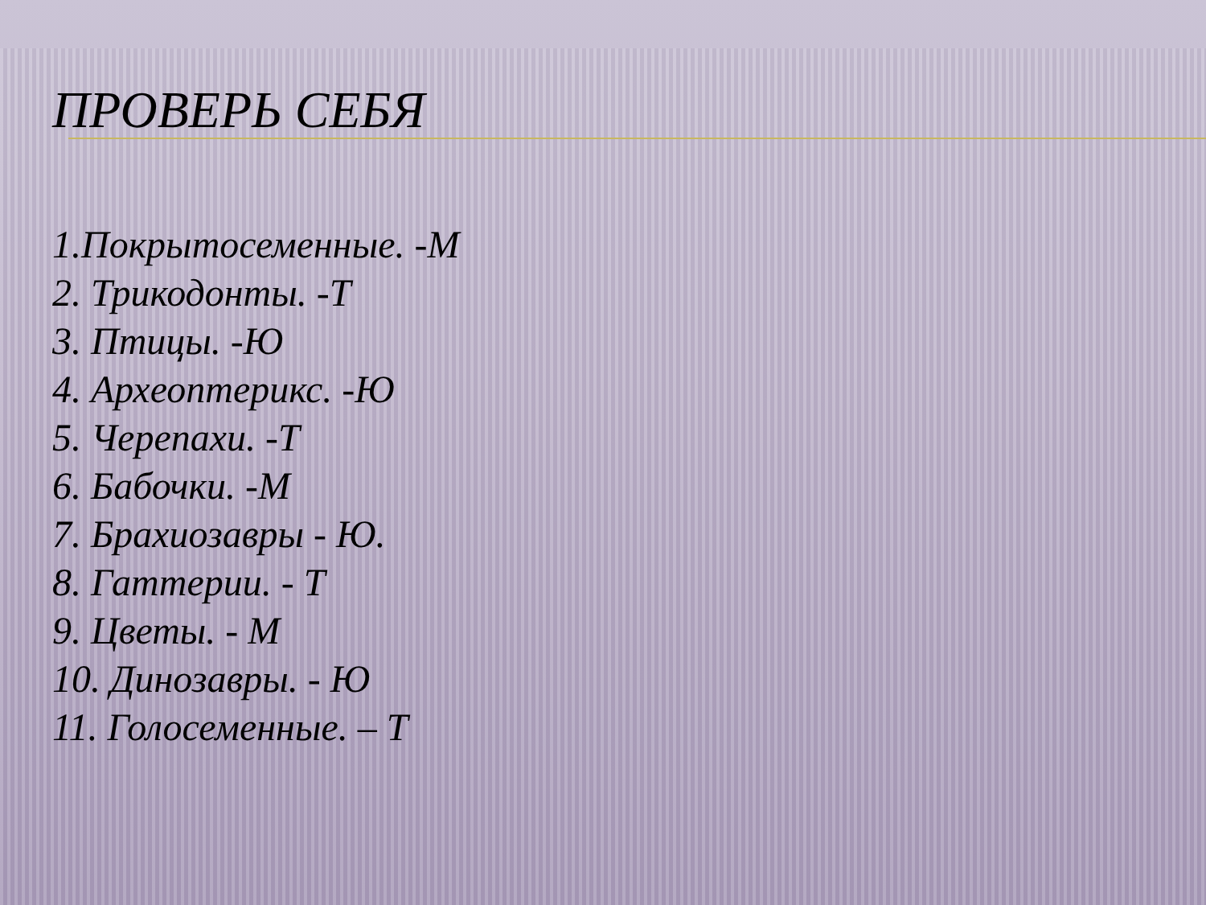ПРОВЕРЬ СЕБЯ
1.Покрытосеменные. -М
2. Трикодонты. -Т
3. Птицы. -Ю
4. Археоптерикс. -Ю
5. Черепахи. -Т
6. Бабочки. -М
7. Брахиозавры - Ю.
8. Гаттерии. - Т
9. Цветы. - М
10. Динозавры. - Ю
11. Голосеменные. – Т